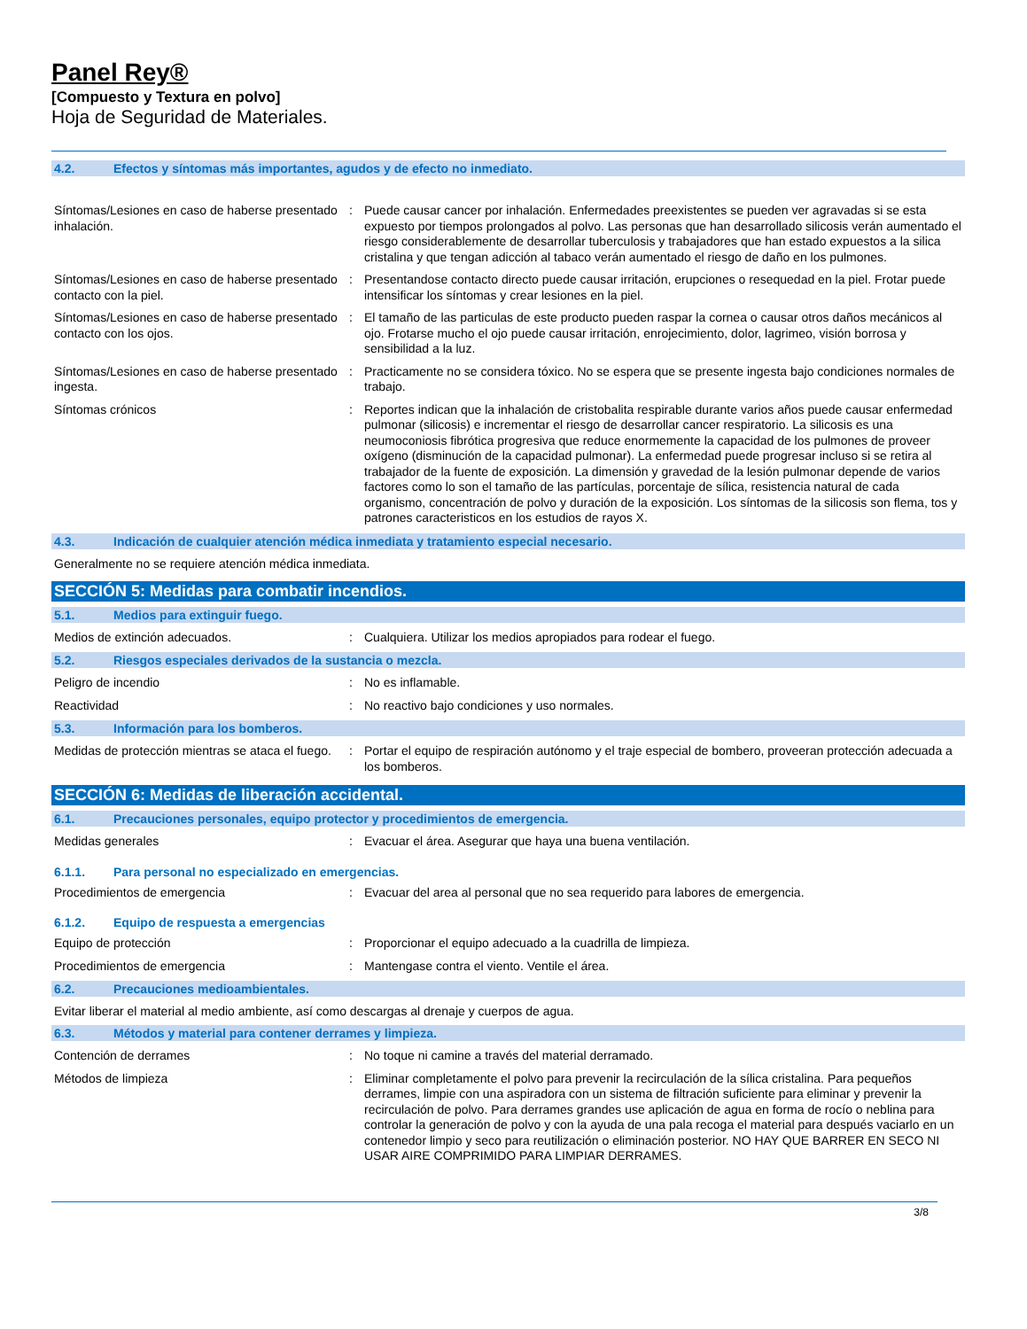Panel Rey®
[Compuesto y Textura en polvo]
Hoja de Seguridad de Materiales.
4.2. Efectos y síntomas más importantes, agudos y de efecto no inmediato.
Síntomas/Lesiones en caso de haberse presentado inhalación.
: Puede causar cancer por inhalación. Enfermedades preexistentes se pueden ver agravadas si se esta expuesto por tiempos prolongados al polvo. Las personas que han desarrollado silicosis verán aumentado el riesgo considerablemente de desarrollar tuberculosis y trabajadores que han estado expuestos a la silica cristalina y que tengan adicción al tabaco verán aumentado el riesgo de daño en los pulmones.
Síntomas/Lesiones en caso de haberse presentado contacto con la piel.
: Presentandose contacto directo puede causar irritación, erupciones o resequedad en la piel. Frotar puede intensificar los síntomas y crear lesiones en la piel.
Síntomas/Lesiones en caso de haberse presentado contacto con los ojos.
: El tamaño de las particulas de este producto pueden raspar la cornea o causar otros daños mecánicos al ojo. Frotarse mucho el ojo puede causar irritación, enrojecimiento, dolor, lagrimeo, visión borrosa y sensibilidad a la luz.
Síntomas/Lesiones en caso de haberse presentado ingesta.
: Practicamente no se considera tóxico. No se espera que se presente ingesta bajo condiciones normales de trabajo.
Síntomas crónicos : Reportes indican que la inhalación de cristobalita respirable durante varios años puede causar enfermedad pulmonar (silicosis) e incrementar el riesgo de desarrollar cancer respiratorio. La silicosis es una neumoconiosis fibrótica progresiva que reduce enormemente la capacidad de los pulmones de proveer oxígeno (disminución de la capacidad pulmonar). La enfermedad puede progresar incluso si se retira al trabajador de la fuente de exposición. La dimensión y gravedad de la lesión pulmonar depende de varios factores como lo son el tamaño de las partículas, porcentaje de sílica, resistencia natural de cada organismo, concentración de polvo y duración de la exposición. Los síntomas de la silicosis son flema, tos y patrones caracteristicos en los estudios de rayos X.
4.3. Indicación de cualquier atención médica inmediata y tratamiento especial necesario.
Generalmente no se requiere atención médica inmediata.
SECCIÓN 5: Medidas para combatir incendios.
5.1. Medios para extinguir fuego.
Medios de extinción adecuados. : Cualquiera. Utilizar los medios apropiados para rodear el fuego.
5.2. Riesgos especiales derivados de la sustancia o mezcla.
Peligro de incendio : No es inflamable.
Reactividad : No reactivo bajo condiciones y uso normales.
5.3. Información para los bomberos.
Medidas de protección mientras se ataca el fuego.
: Portar el equipo de respiración autónomo y el traje especial de bombero, proveeran protección adecuada a los bomberos.
SECCIÓN 6: Medidas de liberación accidental.
6.1. Precauciones personales, equipo protector y procedimientos de emergencia.
Medidas generales : Evacuar el área. Asegurar que haya una buena ventilación.
6.1.1. Para personal no especializado en emergencias.
Procedimientos de emergencia : Evacuar del area al personal que no sea requerido para labores de emergencia.
6.1.2. Equipo de respuesta a emergencias
Equipo de protección : Proporcionar el equipo adecuado a la cuadrilla de limpieza.
Procedimientos de emergencia : Mantengase contra el viento. Ventile el área.
6.2. Precauciones medioambientales.
Evitar liberar el material al medio ambiente, así como descargas al drenaje y cuerpos de agua.
6.3. Métodos y material para contener derrames y limpieza.
Contención de derrames : No toque ni camine a través del material derramado.
Métodos de limpieza : Eliminar completamente el polvo para prevenir la recirculación de la sílica cristalina. Para pequeños derrames, limpie con una aspiradora con un sistema de filtración suficiente para eliminar y prevenir la recirculación de polvo. Para derrames grandes use aplicación de agua en forma de rocío o neblina para controlar la generación de polvo y con la ayuda de una pala recoga el material para después vaciarlo en un contenedor limpio y seco para reutilización o eliminación posterior. NO HAY QUE BARRER EN SECO NI USAR AIRE COMPRIMIDO PARA LIMPIAR DERRAMES.
3/8